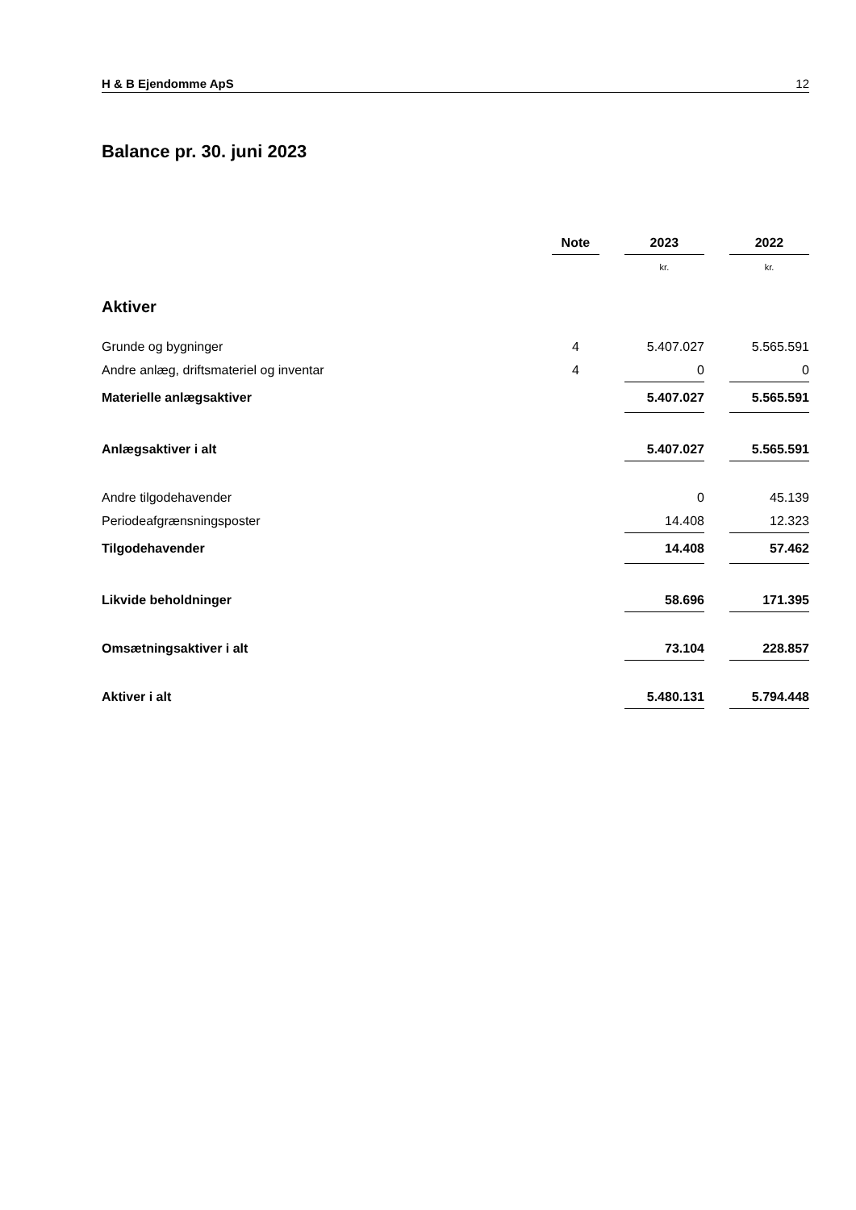H & B Ejendomme ApS 12
Balance pr. 30. juni 2023
| | Note | | 2023 | | 2022 |
| --- | --- | --- | --- | --- | --- |
| | | | kr. | | kr. |
| Aktiver | | | | | |
| Grunde og bygninger | 4 | | 5.407.027 | | 5.565.591 |
| Andre anlæg, driftsmateriel og inventar | 4 | | 0 | | 0 |
| Materielle anlægsaktiver | | | 5.407.027 | | 5.565.591 |
| Anlægsaktiver i alt | | | 5.407.027 | | 5.565.591 |
| Andre tilgodehavender | | | 0 | | 45.139 |
| Periodeafgrænsningsposter | | | 14.408 | | 12.323 |
| Tilgodehavender | | | 14.408 | | 57.462 |
| Likvide beholdninger | | | 58.696 | | 171.395 |
| Omsætningsaktiver i alt | | | 73.104 | | 228.857 |
| Aktiver i alt | | | 5.480.131 | | 5.794.448 |